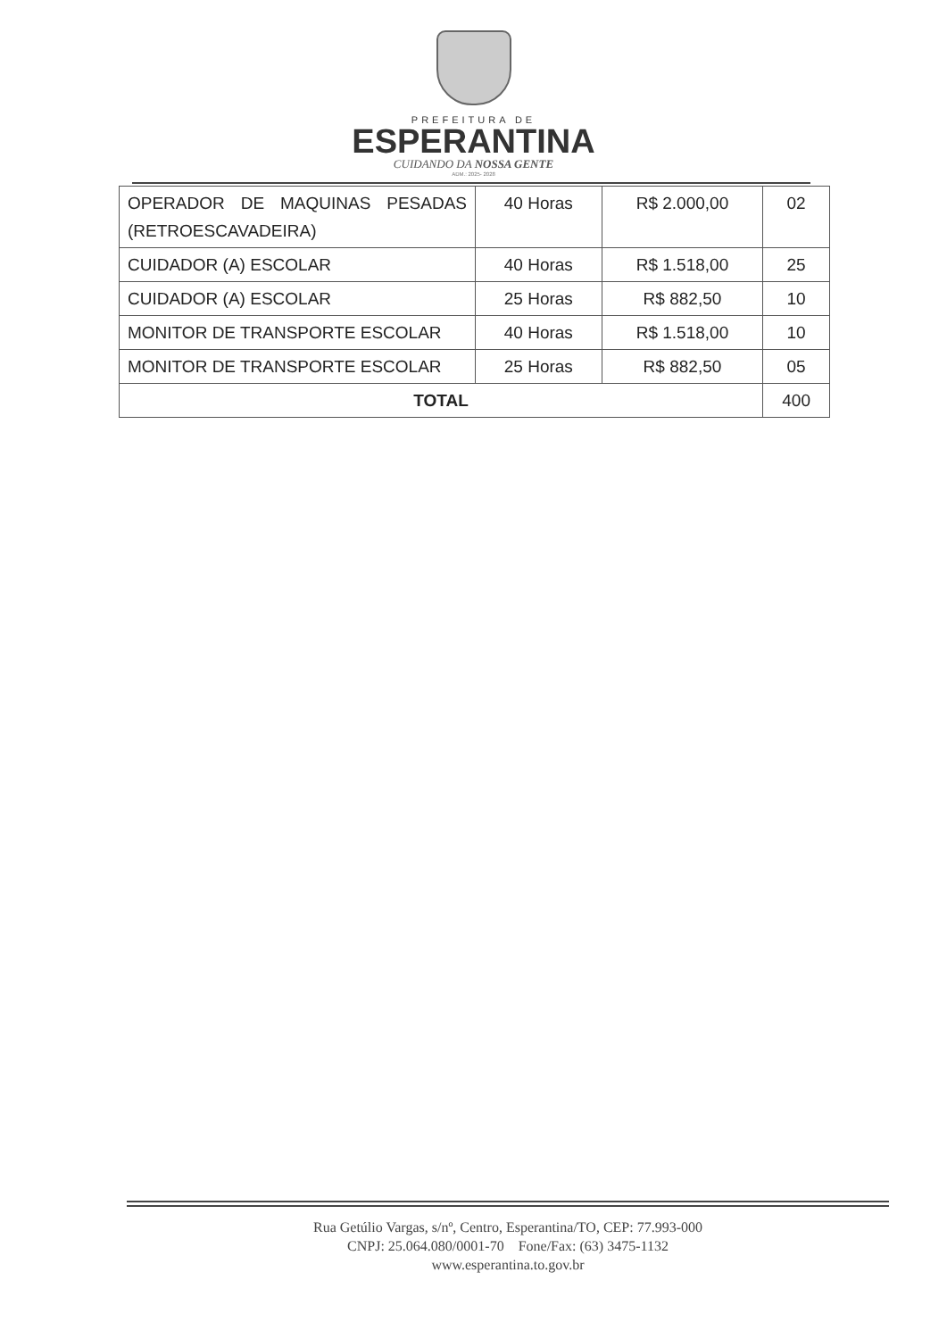PREFEITURA DE
ESPERANTINA
CUIDANDO DA NOSSA GENTE
ADM.: 2025- 2028
| OPERADOR DE MAQUINAS PESADAS (RETROESCAVADEIRA) | 40 Horas | R$ 2.000,00 | 02 |
| CUIDADOR (A) ESCOLAR | 40 Horas | R$ 1.518,00 | 25 |
| CUIDADOR (A) ESCOLAR | 25 Horas | R$ 882,50 | 10 |
| MONITOR DE TRANSPORTE ESCOLAR | 40 Horas | R$ 1.518,00 | 10 |
| MONITOR DE TRANSPORTE ESCOLAR | 25 Horas | R$ 882,50 | 05 |
| TOTAL | | | 400 |
Rua Getúlio Vargas, s/nº, Centro, Esperantina/TO, CEP: 77.993-000
CNPJ: 25.064.080/0001-70 Fone/Fax: (63) 3475-1132
www.esperantina.to.gov.br